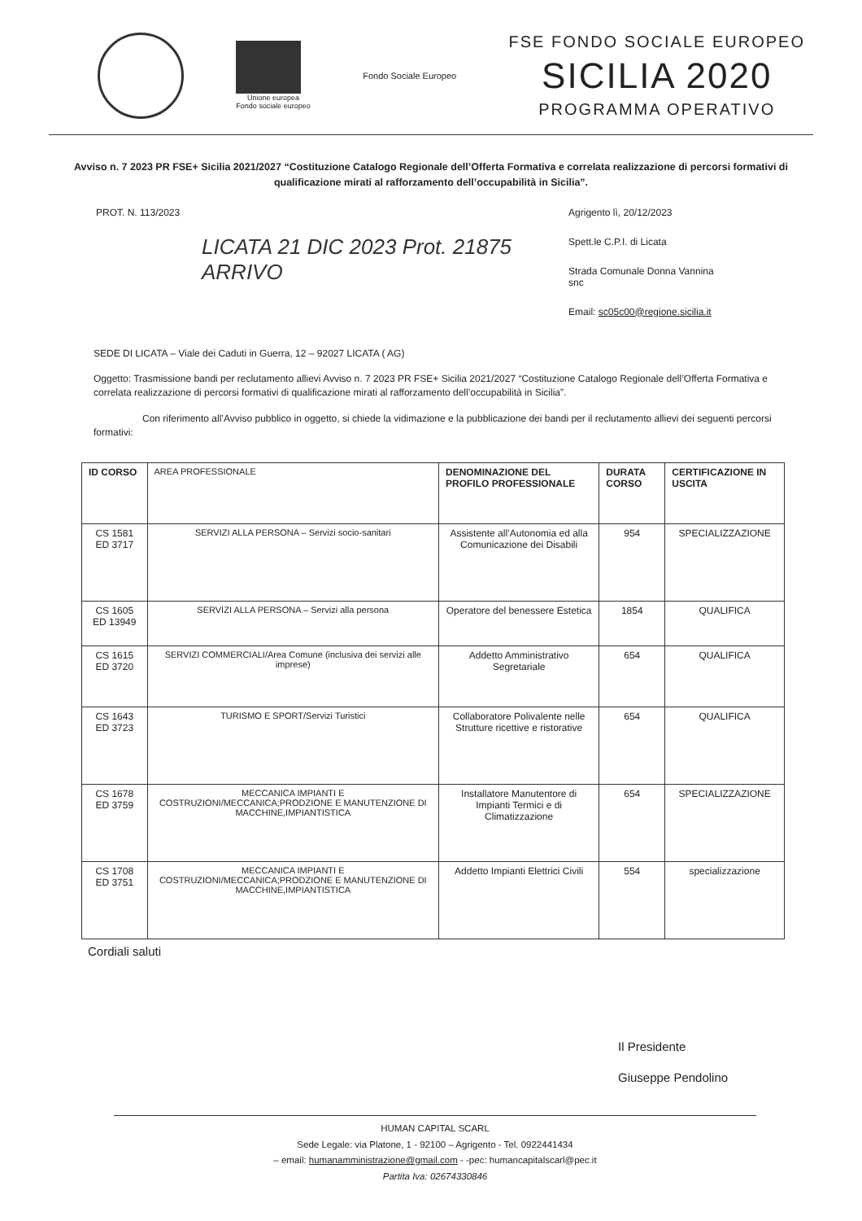Unione europea
Fondo sociale europeo
Fondo Sociale Europeo
FSE FONDO SOCIALE EUROPEO
SICILIA 2020
PROGRAMMA OPERATIVO
Avviso n. 7 2023 PR FSE+ Sicilia 2021/2027 “Costituzione Catalogo Regionale dell’Offerta Formativa e correlata realizzazione di percorsi formativi di qualificazione mirati al rafforzamento dell’occupabilità in Sicilia”.
PROT. N. 113/2023
LICATA 21 DIC 2023 Prot. 21875 ARRIVO
Agrigento lì, 20/12/2023
Spett.le C.P.I. di Licata
Strada Comunale Donna Vannina snc
Email: sc05c00@regione.sicilia.it
SEDE DI LICATA – Viale dei Caduti in Guerra, 12 – 92027 LICATA ( AG)
Oggetto: Trasmissione bandi per reclutamento allievi Avviso n. 7 2023 PR FSE+ Sicilia 2021/2027 “Costituzione Catalogo Regionale dell’Offerta Formativa e correlata realizzazione di percorsi formativi di qualificazione mirati al rafforzamento dell’occupabilità in Sicilia”.
Con riferimento all’Avviso pubblico in oggetto, si chiede la vidimazione e la pubblicazione dei bandi per il reclutamento allievi dei seguenti percorsi formativi:
| ID CORSO | AREA PROFESSIONALE | DENOMINAZIONE DEL PROFILO PROFESSIONALE | DURATA CORSO | CERTIFICAZIONE IN USCITA |
| --- | --- | --- | --- | --- |
| CS 1581 ED 3717 | SERVIZI ALLA PERSONA – Servizi socio-sanitari | Assistente all’Autonomia ed alla Comunicazione dei Disabili | 954 | SPECIALIZZAZIONE |
| CS 1605 ED 13949 | SERVIZI ALLA PERSONA – Servizi alla persona | Operatore del benessere Estetica | 1854 | QUALIFICA |
| CS 1615 ED 3720 | SERVIZI COMMERCIALI/Area Comune (inclusiva dei servizi alle imprese) | Addetto Amministrativo Segretariale | 654 | QUALIFICA |
| CS 1643 ED 3723 | TURISMO E SPORT/Servizi Turistici | Collaboratore Polivalente nelle Strutture ricettive e ristorative | 654 | QUALIFICA |
| CS 1678 ED 3759 | MECCANICA IMPIANTI E COSTRUZIONI/MECCANICA;PRODZIONE E MANUTENZIONE DI MACCHINE,IMPIANTISTICA | Installatore Manutentore di Impianti Termici e di Climatizzazione | 654 | SPECIALIZZAZIONE |
| CS 1708 ED 3751 | MECCANICA IMPIANTI E COSTRUZIONI/MECCANICA;PRODZIONE E MANUTENZIONE DI MACCHINE,IMPIANTISTICA | Addetto Impianti Elettrici Civili | 554 | specializzazione |
Cordiali saluti
Il Presidente
Giuseppe Pendolino
HUMAN CAPITAL SCARL
Sede Legale: via Platone, 1 - 92100 – Agrigento - Tel. 0922441434
– email: humanamministrazione@gmail.com - -pec: humancapitalscarl@pec.it
Partita Iva: 02674330846